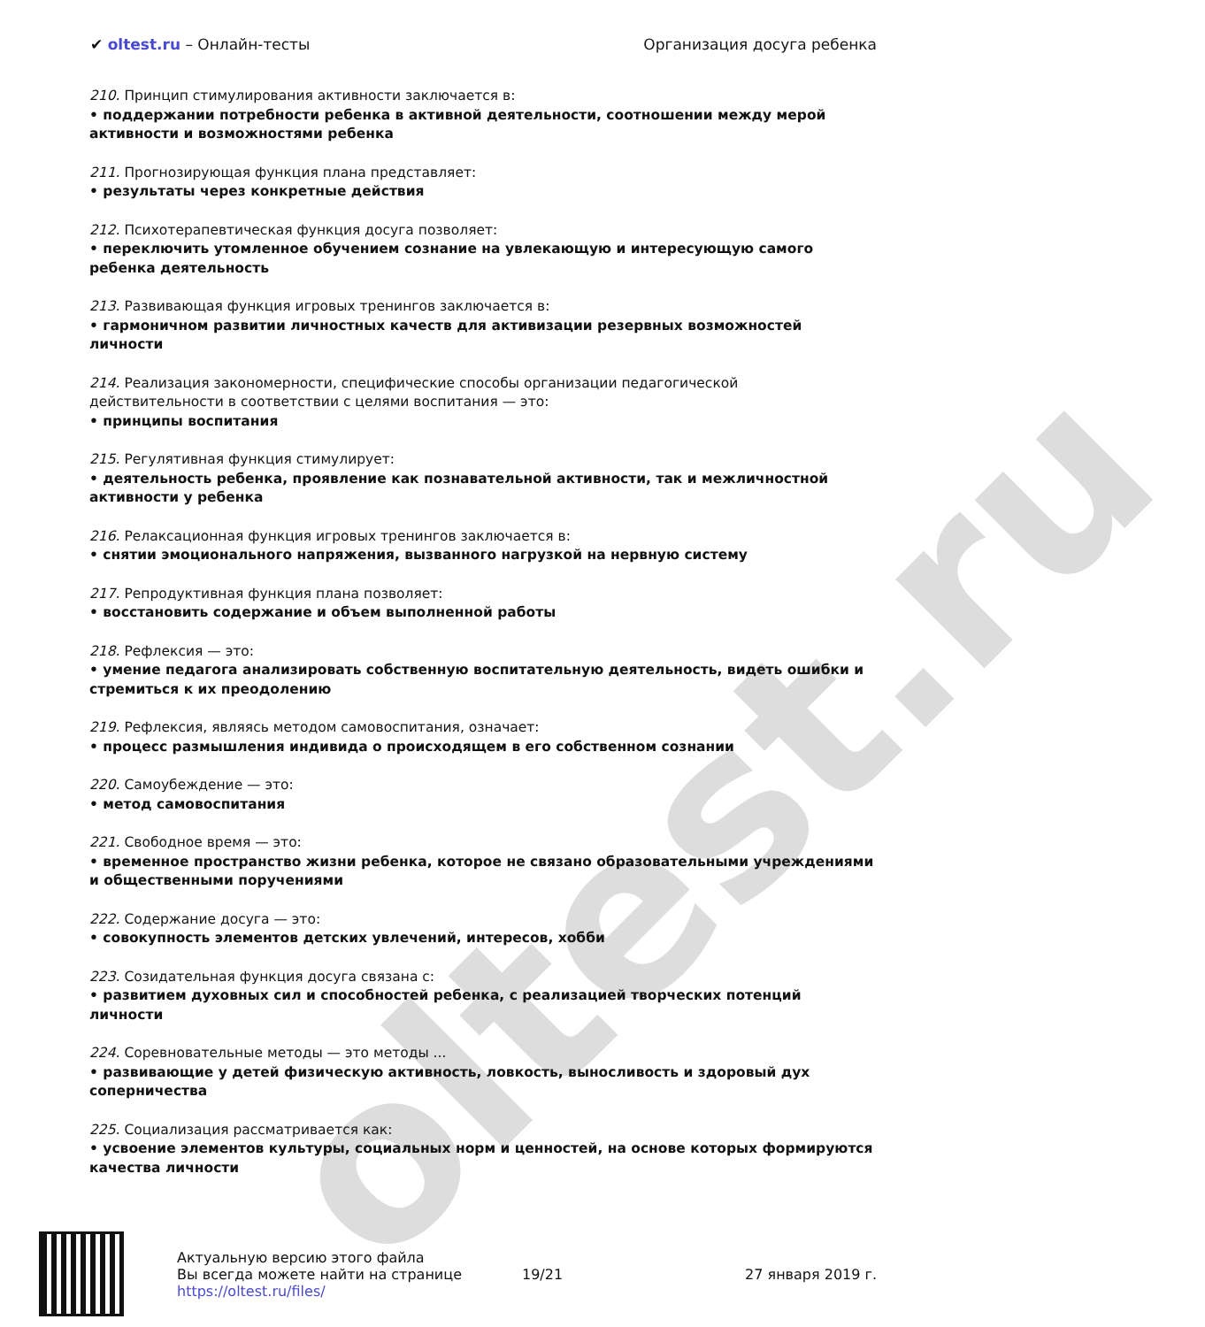oltest.ru
✔ oltest.ru – Онлайн-тесты Организация досуга ребенка
210. Принцип стимулирования активности заключается в:
• поддержании потребности ребенка в активной деятельности, соотношении между мерой активности и возможностями ребенка
211. Прогнозирующая функция плана представляет:
• результаты через конкретные действия
212. Психотерапевтическая функция досуга позволяет:
• переключить утомленное обучением сознание на увлекающую и интересующую самого ребенка деятельность
213. Развивающая функция игровых тренингов заключается в:
• гармоничном развитии личностных качеств для активизации резервных возможностей личности
214. Реализация закономерности, специфические способы организации педагогической действительности в соответствии с целями воспитания — это:
• принципы воспитания
215. Регулятивная функция стимулирует:
• деятельность ребенка, проявление как познавательной активности, так и межличностной активности у ребенка
216. Релаксационная функция игровых тренингов заключается в:
• снятии эмоционального напряжения, вызванного нагрузкой на нервную систему
217. Репродуктивная функция плана позволяет:
• восстановить содержание и объем выполненной работы
218. Рефлексия — это:
• умение педагога анализировать собственную воспитательную деятельность, видеть ошибки и стремиться к их преодолению
219. Рефлексия, являясь методом самовоспитания, означает:
• процесс размышления индивида о происходящем в его собственном сознании
220. Самоубеждение — это:
• метод самовоспитания
221. Свободное время — это:
• временное пространство жизни ребенка, которое не связано образовательными учреждениями и общественными поручениями
222. Содержание досуга — это:
• совокупность элементов детских увлечений, интересов, хобби
223. Созидательная функция досуга связана с:
• развитием духовных сил и способностей ребенка, с реализацией творческих потенций личности
224. Соревновательные методы — это методы ...
• развивающие у детей физическую активность, ловкость, выносливость и здоровый дух соперничества
225. Социализация рассматривается как:
• усвоение элементов культуры, социальных норм и ценностей, на основе которых формируются качества личности
Актуальную версию этого файла
Вы всегда можете найти на странице
https://oltest.ru/files/
19/21 27 января 2019 г.